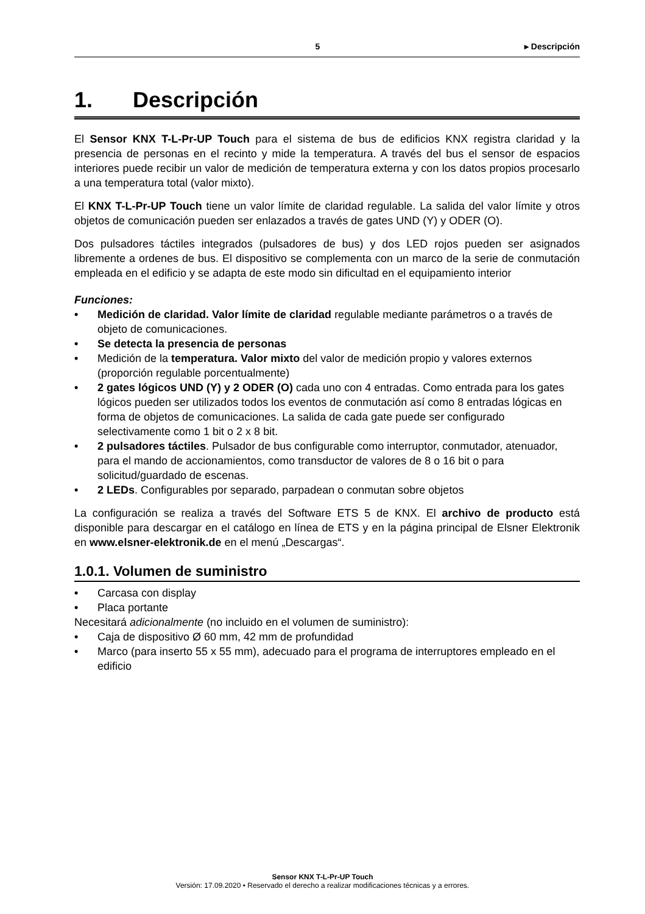5 ▸ Descripción
1. Descripción
El Sensor KNX T-L-Pr-UP Touch para el sistema de bus de edificios KNX registra claridad y la presencia de personas en el recinto y mide la temperatura. A través del bus el sensor de espacios interiores puede recibir un valor de medición de temperatura externa y con los datos propios procesarlo a una temperatura total (valor mixto).
El KNX T-L-Pr-UP Touch tiene un valor límite de claridad regulable. La salida del valor límite y otros objetos de comunicación pueden ser enlazados a través de gates UND (Y) y ODER (O).
Dos pulsadores táctiles integrados (pulsadores de bus) y dos LED rojos pueden ser asignados libremente a ordenes de bus. El dispositivo se complementa con un marco de la serie de conmutación empleada en el edificio y se adapta de este modo sin dificultad en el equipamiento interior
Funciones:
• Medición de claridad. Valor límite de claridad regulable mediante parámetros o a través de objeto de comunicaciones.
• Se detecta la presencia de personas
• Medición de la temperatura. Valor mixto del valor de medición propio y valores externos (proporción regulable porcentualmente)
• 2 gates lógicos UND (Y) y 2 ODER (O) cada uno con 4 entradas. Como entrada para los gates lógicos pueden ser utilizados todos los eventos de conmutación así como 8 entradas lógicas en forma de objetos de comunicaciones. La salida de cada gate puede ser configurado selectivamente como 1 bit o 2 x 8 bit.
• 2 pulsadores táctiles. Pulsador de bus configurable como interruptor, conmutador, atenuador, para el mando de accionamientos, como transductor de valores de 8 o 16 bit o para solicitud/guardado de escenas.
• 2 LEDs. Configurables por separado, parpadean o conmutan sobre objetos
La configuración se realiza a través del Software ETS 5 de KNX. El archivo de producto está disponible para descargar en el catálogo en línea de ETS y en la página principal de Elsner Elektronik en www.elsner-elektronik.de en el menú „Descargas“.
1.0.1. Volumen de suministro
• Carcasa con display
• Placa portante
Necesitará adicionalmente (no incluido en el volumen de suministro):
• Caja de dispositivo Ø 60 mm, 42 mm de profundidad
• Marco (para inserto 55 x 55 mm), adecuado para el programa de interruptores empleado en el edificio
Sensor KNX T-L-Pr-UP Touch
Versión: 17.09.2020 • Reservado el derecho a realizar modificaciones técnicas y a errores.